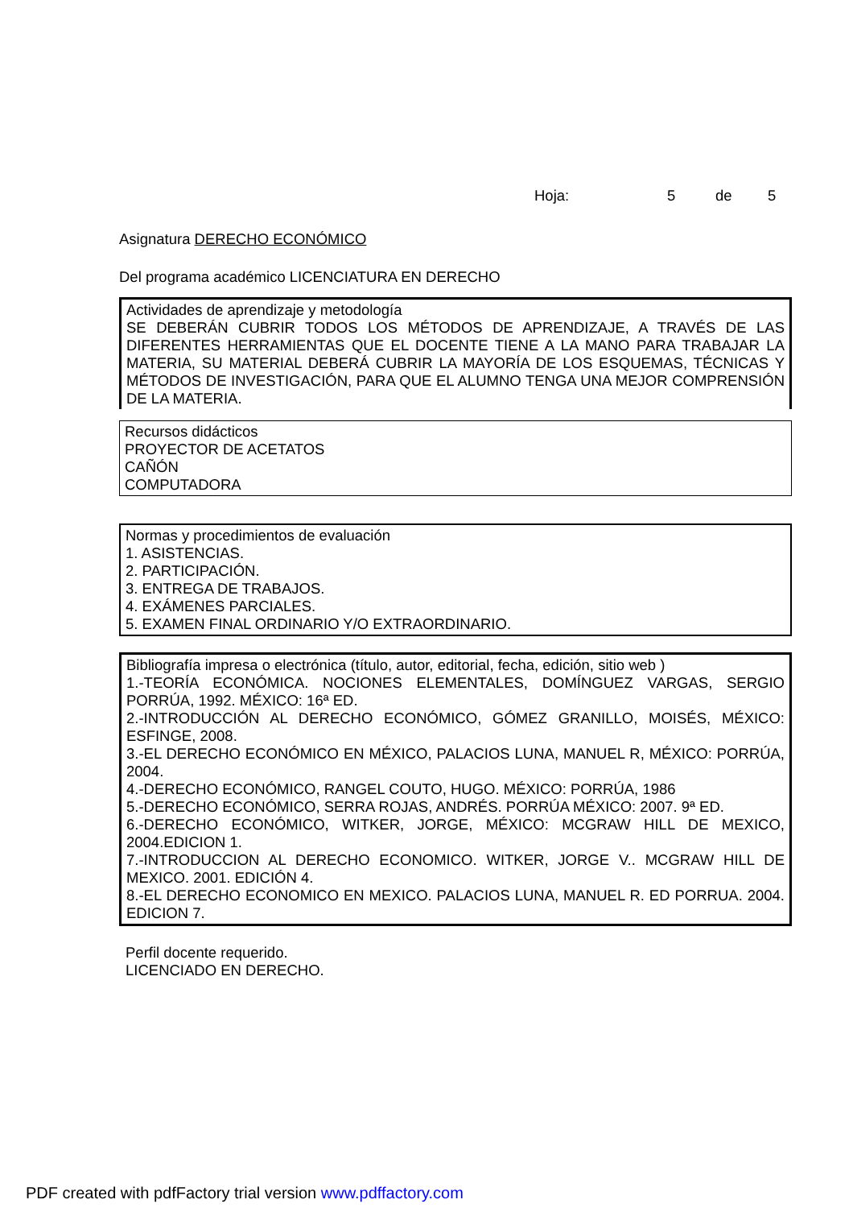Hoja: 5 de 5
Asignatura DERECHO ECONÓMICO
Del programa académico LICENCIATURA EN DERECHO
Actividades de aprendizaje y metodología
SE DEBERÁN CUBRIR TODOS LOS MÉTODOS DE APRENDIZAJE, A TRAVÉS DE LAS DIFERENTES HERRAMIENTAS QUE EL DOCENTE TIENE A LA MANO PARA TRABAJAR LA MATERIA, SU MATERIAL DEBERÁ CUBRIR LA MAYORÍA DE LOS ESQUEMAS, TÉCNICAS Y MÉTODOS DE INVESTIGACIÓN, PARA QUE EL ALUMNO TENGA UNA MEJOR COMPRENSIÓN DE LA MATERIA.
Recursos didácticos
PROYECTOR DE ACETATOS
CAÑÓN
COMPUTADORA
Normas y procedimientos de evaluación
1. ASISTENCIAS.
2. PARTICIPACIÓN.
3. ENTREGA DE TRABAJOS.
4. EXÁMENES PARCIALES.
5. EXAMEN FINAL ORDINARIO Y/O EXTRAORDINARIO.
Bibliografía impresa o electrónica (título, autor, editorial, fecha, edición, sitio web )
1.-TEORÍA ECONÓMICA. NOCIONES ELEMENTALES, DOMÍNGUEZ VARGAS, SERGIO PORRÚA, 1992. MÉXICO: 16ª ED.
2.-INTRODUCCIÓN AL DERECHO ECONÓMICO, GÓMEZ GRANILLO, MOISÉS, MÉXICO: ESFINGE, 2008.
3.-EL DERECHO ECONÓMICO EN MÉXICO, PALACIOS LUNA, MANUEL R, MÉXICO: PORRÚA, 2004.
4.-DERECHO ECONÓMICO, RANGEL COUTO, HUGO. MÉXICO: PORRÚA, 1986
5.-DERECHO ECONÓMICO, SERRA ROJAS, ANDRÉS. PORRÚA MÉXICO: 2007. 9ª ED.
6.-DERECHO ECONÓMICO, WITKER, JORGE, MÉXICO: MCGRAW HILL DE MEXICO, 2004.EDICION 1.
7.-INTRODUCCION AL DERECHO ECONOMICO. WITKER, JORGE V.. MCGRAW HILL DE MEXICO. 2001. EDICIÓN 4.
8.-EL DERECHO ECONOMICO EN MEXICO. PALACIOS LUNA, MANUEL R. ED PORRUA. 2004. EDICION 7.
Perfil docente requerido.
LICENCIADO EN DERECHO.
PDF created with pdfFactory trial version www.pdffactory.com